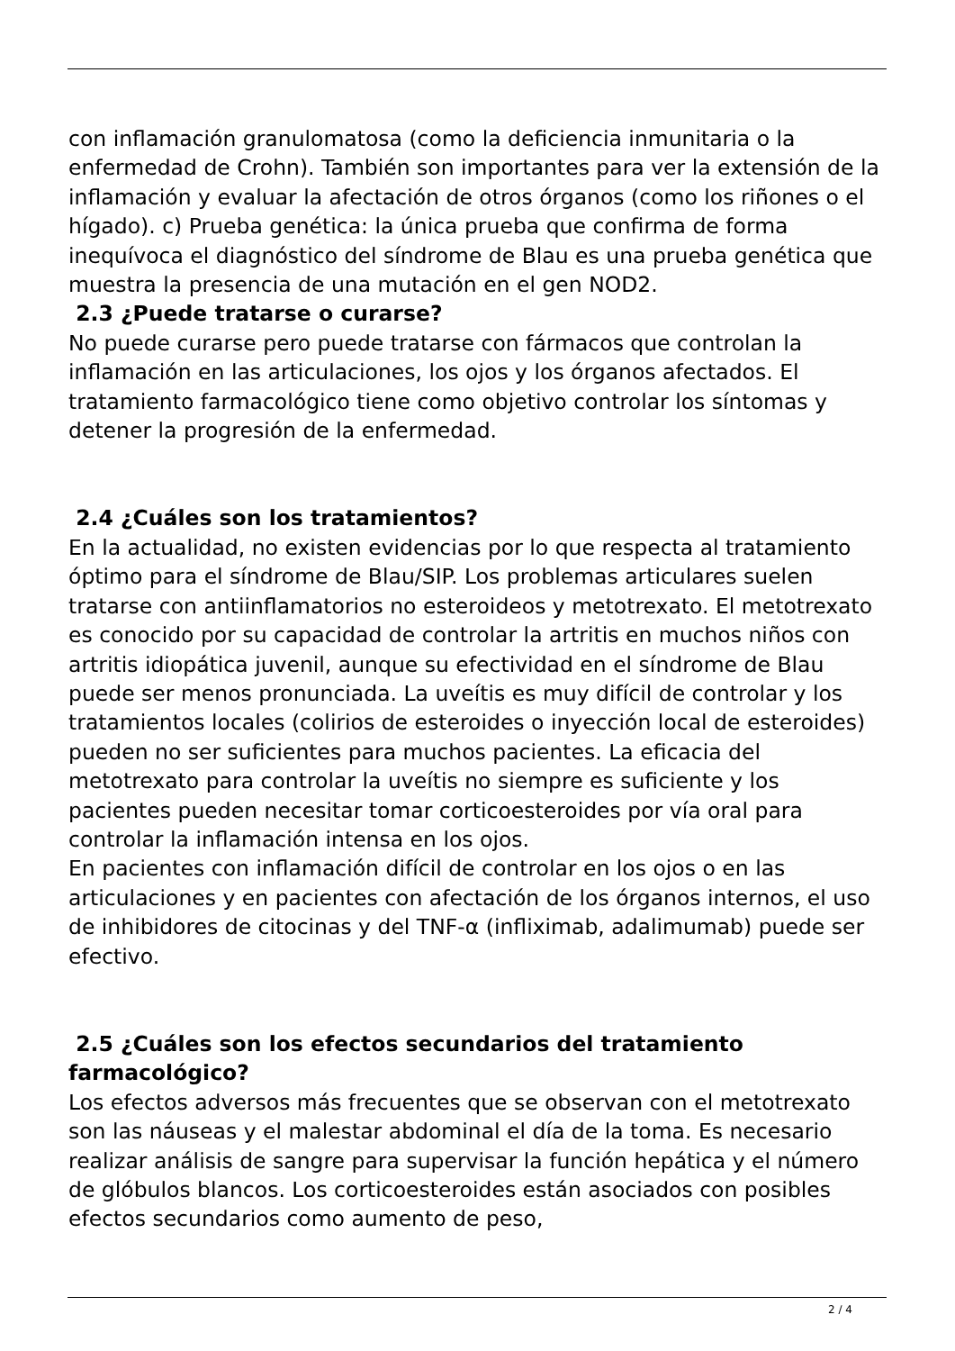con inflamación granulomatosa (como la deficiencia inmunitaria o la enfermedad de Crohn). También son importantes para ver la extensión de la inflamación y evaluar la afectación de otros órganos (como los riñones o el hígado). c) Prueba genética: la única prueba que confirma de forma inequívoca el diagnóstico del síndrome de Blau es una prueba genética que muestra la presencia de una mutación en el gen NOD2.
2.3 ¿Puede tratarse o curarse?
No puede curarse pero puede tratarse con fármacos que controlan la inflamación en las articulaciones, los ojos y los órganos afectados. El tratamiento farmacológico tiene como objetivo controlar los síntomas y detener la progresión de la enfermedad.
2.4 ¿Cuáles son los tratamientos?
En la actualidad, no existen evidencias por lo que respecta al tratamiento óptimo para el síndrome de Blau/SIP. Los problemas articulares suelen tratarse con antiinflamatorios no esteroideos y metotrexato. El metotrexato es conocido por su capacidad de controlar la artritis en muchos niños con artritis idiopática juvenil, aunque su efectividad en el síndrome de Blau puede ser menos pronunciada. La uveítis es muy difícil de controlar y los tratamientos locales (colirios de esteroides o inyección local de esteroides) pueden no ser suficientes para muchos pacientes. La eficacia del metotrexato para controlar la uveítis no siempre es suficiente y los pacientes pueden necesitar tomar corticoesteroides por vía oral para controlar la inflamación intensa en los ojos.
En pacientes con inflamación difícil de controlar en los ojos o en las articulaciones y en pacientes con afectación de los órganos internos, el uso de inhibidores de citocinas y del TNF-α (infliximab, adalimumab) puede ser efectivo.
2.5 ¿Cuáles son los efectos secundarios del tratamiento farmacológico?
Los efectos adversos más frecuentes que se observan con el metotrexato son las náuseas y el malestar abdominal el día de la toma. Es necesario realizar análisis de sangre para supervisar la función hepática y el número de glóbulos blancos. Los corticoesteroides están asociados con posibles efectos secundarios como aumento de peso,
2 / 4